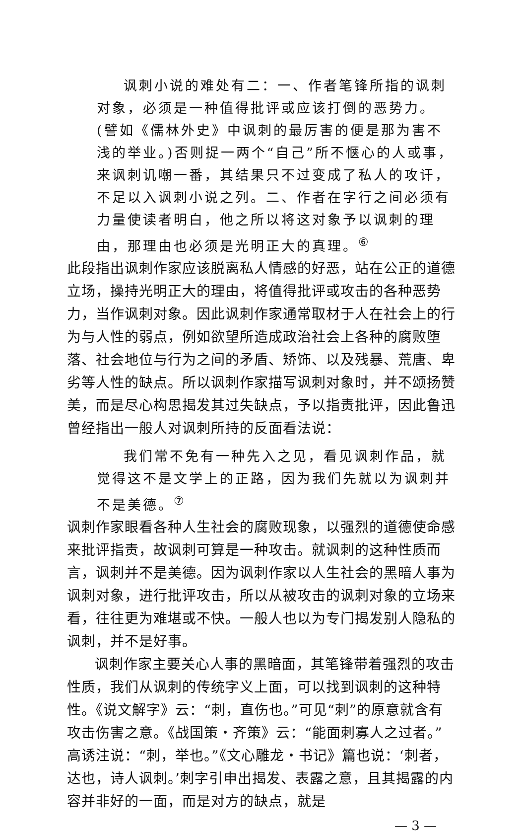讽刺小说的难处有二：一、作者笔锋所指的讽刺对象，必须是一种值得批评或应该打倒的恶势力。(譬如《儒林外史》中讽刺的最厉害的便是那为害不浅的举业。)否则捉一两个“自己”所不惬心的人或事，来讽刺讥嘲一番，其结果只不过变成了私人的攻讦，不足以入讽刺小说之列。二、作者在字行之间必须有力量使读者明白，他之所以将这对象予以讽刺的理由，那理由也必须是光明正大的真理。<sup>⑥</sup>
此段指出讽刺作家应该脱离私人情感的好恶，站在公正的道德立场，操持光明正大的理由，将值得批评或攻击的各种恶势力，当作讽刺对象。因此讽刺作家通常取材于人在社会上的行为与人性的弱点，例如欲望所造成政治社会上各种的腐败堕落、社会地位与行为之间的矛盾、矫饰、以及残暴、荒唐、卑劣等人性的缺点。所以讽刺作家描写讽刺对象时，并不颂扬赞美，而是尽心构思揭发其过失缺点，予以指责批评，因此鲁迅曾经指出一般人对讽刺所持的反面看法说：
我们常不免有一种先入之见，看见讽刺作品，就觉得这不是文学上的正路，因为我们先就以为讽刺并不是美德。<sup>⑦</sup>
讽刺作家眼看各种人生社会的腐败现象，以强烈的道德使命感来批评指责，故讽刺可算是一种攻击。就讽刺的这种性质而言，讽刺并不是美德。因为讽刺作家以人生社会的黑暗人事为讽刺对象，进行批评攻击，所以从被攻击的讽刺对象的立场来看，往往更为难堪或不快。一般人也以为专门揭发别人隐私的讽刺，并不是好事。
讽刺作家主要关心人事的黑暗面，其笔锋带着强烈的攻击性质，我们从讽刺的传统字义上面，可以找到讽刺的这种特性。《说文解字》云：“刺，直伤也。”可见“刺”的原意就含有攻击伤害之意。《战国策・齐策》云：“能面刺寡人之过者。”高诱注说：“刺，举也。”《文心雕龙・书记》篇也说：‘刺者，达也，诗人讽刺。’刺字引申出揭发、表露之意，且其揭露的内容并非好的一面，而是对方的缺点，就是
— 3 —